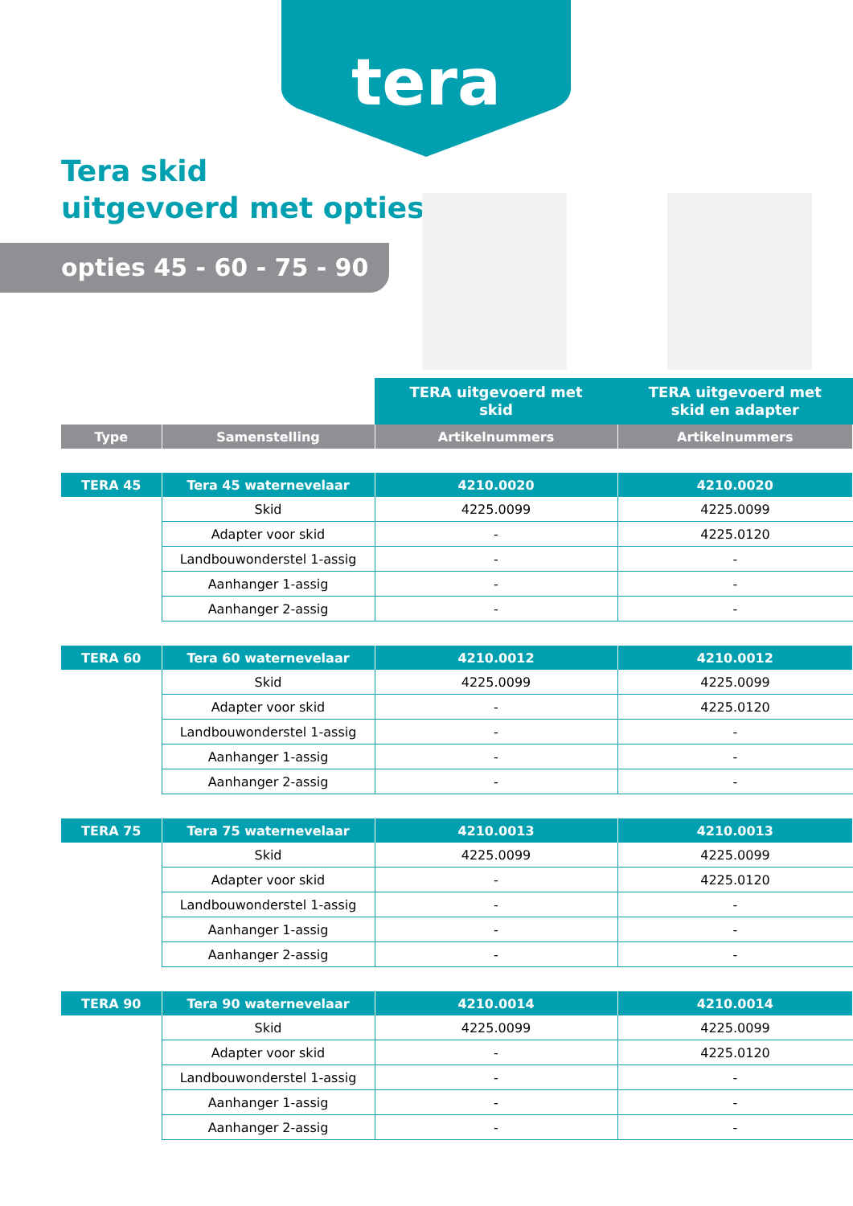tera
Tera skid
uitgevoerd met opties
opties 45 - 60 - 75 - 90
| | | TERA uitgevoerd met skid | TERA uitgevoerd met skid en adapter |
| Type | Samenstelling | Artikelnummers | Artikelnummers |
| TERA 45 | Tera 45 waternevelaar | 4210.0020 | 4210.0020 |
| | Skid | 4225.0099 | 4225.0099 |
| | Adapter voor skid | - | 4225.0120 |
| | Landbouwonderstel 1-assig | - | - |
| | Aanhanger 1-assig | - | - |
| | Aanhanger 2-assig | - | - |
| TERA 60 | Tera 60 waternevelaar | 4210.0012 | 4210.0012 |
| | Skid | 4225.0099 | 4225.0099 |
| | Adapter voor skid | - | 4225.0120 |
| | Landbouwonderstel 1-assig | - | - |
| | Aanhanger 1-assig | - | - |
| | Aanhanger 2-assig | - | - |
| TERA 75 | Tera 75 waternevelaar | 4210.0013 | 4210.0013 |
| | Skid | 4225.0099 | 4225.0099 |
| | Adapter voor skid | - | 4225.0120 |
| | Landbouwonderstel 1-assig | - | - |
| | Aanhanger 1-assig | - | - |
| | Aanhanger 2-assig | - | - |
| TERA 90 | Tera 90 waternevelaar | 4210.0014 | 4210.0014 |
| | Skid | 4225.0099 | 4225.0099 |
| | Adapter voor skid | - | 4225.0120 |
| | Landbouwonderstel 1-assig | - | - |
| | Aanhanger 1-assig | - | - |
| | Aanhanger 2-assig | - | - |